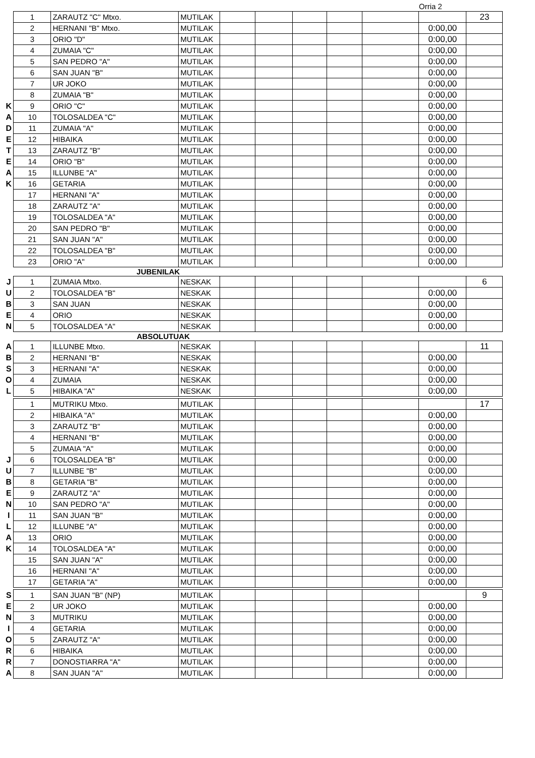Orria 2
| | 1 | ZARAUTZ "C" Mtxo. | MUTILAK | | | | | | | 23 |
| | 2 | HERNANI "B" Mtxo. | MUTILAK | | | | | | 0:00,00 | |
| | 3 | ORIO "D" | MUTILAK | | | | | | 0:00,00 | |
| | 4 | ZUMAIA "C" | MUTILAK | | | | | | 0:00,00 | |
| | 5 | SAN PEDRO "A" | MUTILAK | | | | | | 0:00,00 | |
| | 6 | SAN JUAN "B" | MUTILAK | | | | | | 0:00,00 | |
| | 7 | UR JOKO | MUTILAK | | | | | | 0:00,00 | |
| | 8 | ZUMAIA "B" | MUTILAK | | | | | | 0:00,00 | |
| K | 9 | ORIO "C" | MUTILAK | | | | | | 0:00,00 | |
| A | 10 | TOLOSALDEA "C" | MUTILAK | | | | | | 0:00,00 | |
| D | 11 | ZUMAIA "A" | MUTILAK | | | | | | 0:00,00 | |
| E | 12 | HIBAIKA | MUTILAK | | | | | | 0:00,00 | |
| T | 13 | ZARAUTZ "B" | MUTILAK | | | | | | 0:00,00 | |
| E | 14 | ORIO "B" | MUTILAK | | | | | | 0:00,00 | |
| A | 15 | ILLUNBE "A" | MUTILAK | | | | | | 0:00,00 | |
| K | 16 | GETARIA | MUTILAK | | | | | | 0:00,00 | |
| | 17 | HERNANI "A" | MUTILAK | | | | | | 0:00,00 | |
| | 18 | ZARAUTZ "A" | MUTILAK | | | | | | 0:00,00 | |
| | 19 | TOLOSALDEA "A" | MUTILAK | | | | | | 0:00,00 | |
| | 20 | SAN PEDRO "B" | MUTILAK | | | | | | 0:00,00 | |
| | 21 | SAN JUAN "A" | MUTILAK | | | | | | 0:00,00 | |
| | 22 | TOLOSALDEA "B" | MUTILAK | | | | | | 0:00,00 | |
| | 23 | ORIO "A" | MUTILAK | | | | | | 0:00,00 | |
| JUBENILAK | | | | | | | | | | |
| J | 1 | ZUMAIA Mtxo. | NESKAK | | | | | | | 6 |
| U | 2 | TOLOSALDEA "B" | NESKAK | | | | | | 0:00,00 | |
| B | 3 | SAN JUAN | NESKAK | | | | | | 0:00,00 | |
| E | 4 | ORIO | NESKAK | | | | | | 0:00,00 | |
| N | 5 | TOLOSALDEA "A" | NESKAK | | | | | | 0:00,00 | |
| ABSOLUTUAK | | | | | | | | | | |
| A | 1 | ILLUNBE Mtxo. | NESKAK | | | | | | | 11 |
| B | 2 | HERNANI "B" | NESKAK | | | | | | 0:00,00 | |
| S | 3 | HERNANI "A" | NESKAK | | | | | | 0:00,00 | |
| O | 4 | ZUMAIA | NESKAK | | | | | | 0:00,00 | |
| L | 5 | HIBAIKA "A" | NESKAK | | | | | | 0:00,00 | |
| | 1 | MUTRIKU Mtxo. | MUTILAK | | | | | | | 17 |
| | 2 | HIBAIKA "A" | MUTILAK | | | | | | 0:00,00 | |
| | 3 | ZARAUTZ "B" | MUTILAK | | | | | | 0:00,00 | |
| | 4 | HERNANI "B" | MUTILAK | | | | | | 0:00,00 | |
| | 5 | ZUMAIA "A" | MUTILAK | | | | | | 0:00,00 | |
| J | 6 | TOLOSALDEA "B" | MUTILAK | | | | | | 0:00,00 | |
| U | 7 | ILLUNBE "B" | MUTILAK | | | | | | 0:00,00 | |
| B | 8 | GETARIA "B" | MUTILAK | | | | | | 0:00,00 | |
| E | 9 | ZARAUTZ "A" | MUTILAK | | | | | | 0:00,00 | |
| N | 10 | SAN PEDRO "A" | MUTILAK | | | | | | 0:00,00 | |
| I | 11 | SAN JUAN "B" | MUTILAK | | | | | | 0:00,00 | |
| L | 12 | ILLUNBE "A" | MUTILAK | | | | | | 0:00,00 | |
| A | 13 | ORIO | MUTILAK | | | | | | 0:00,00 | |
| K | 14 | TOLOSALDEA "A" | MUTILAK | | | | | | 0:00,00 | |
| | 15 | SAN JUAN "A" | MUTILAK | | | | | | 0:00,00 | |
| | 16 | HERNANI "A" | MUTILAK | | | | | | 0:00,00 | |
| | 17 | GETARIA "A" | MUTILAK | | | | | | 0:00,00 | |
| S | 1 | SAN JUAN "B" (NP) | MUTILAK | | | | | | | 9 |
| E | 2 | UR JOKO | MUTILAK | | | | | | 0:00,00 | |
| N | 3 | MUTRIKU | MUTILAK | | | | | | 0:00,00 | |
| I | 4 | GETARIA | MUTILAK | | | | | | 0:00,00 | |
| O | 5 | ZARAUTZ "A" | MUTILAK | | | | | | 0:00,00 | |
| R | 6 | HIBAIKA | MUTILAK | | | | | | 0:00,00 | |
| R | 7 | DONOSTIARRA "A" | MUTILAK | | | | | | 0:00,00 | |
| A | 8 | SAN JUAN "A" | MUTILAK | | | | | | 0:00,00 | |